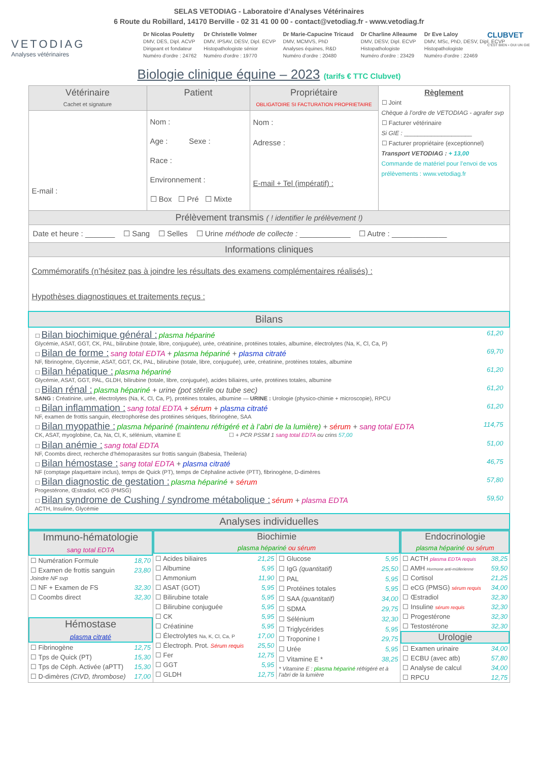SELAS VETODIAG - Laboratoire d’Analyses Vétérinaires
6 Route du Robillard, 14170 Berville - 02 31 41 00 00 - contact@vetodiag.fr - www.vetodiag.fr
CLUBVET
C'EST BIEN • OUI UN GIE
VETODIAG
Analyses vétérinaires
Dr Nicolas Pouletty
DMV, DES, Dipl. ACVP
Dirigeant et fondateur
Numéro d'ordre : 24762
Dr Christelle Volmer
DMV, IPSAV, DESV, Dipl. ECVP
Histopathologiste sénior
Numéro d'ordre : 19770
Dr Marie-Capucine Tricaud
DMV, MCMVS, PhD
Analyses équines, R&D
Numéro d’ordre : 20480
Dr Charline Alleaume
DMV, DESV, Dipl. ECVP
Histopathologiste
Numéro d'ordre : 23429
Dr Eve Laloy
DMV, MSc, PhD, DESV, Dipl. ECVP
Histopathologiste
Numéro d'ordre : 22469
Biologie clinique équine – 2023 (tarifs € TTC Clubvet)
| Vétérinaire Cachet et signature | Patient | Propriétaire OBLIGATOIRE SI FACTURATION PROPRIETAIRE | Règlement ☐ Joint Chèque à l’ordre de VETODIAG - agrafer svp ☐ Facturer vétérinaire Si GIE : ____________________ ☐ Facturer propriétaire (exceptionnel) Transport VETODIAG : + 13,00 Commande de matériel pour l’envoi de vos prélèvements : www.vetodiag.fr |
| E-mail : | Nom : Age : Sexe : Race : Environnement : ☐ Box ☐ Pré ☐ Mixte | Nom : Adresse : E-mail + Tel (impératif) : | |
| Prélèvement transmis ( ! identifier le prélèvement !) | | | |
| Date et heure : _______ ☐ Sang ☐ Selles ☐ Urine méthode de collecte : ____________ ☐ Autre : _____________ | | | |
| Informations cliniques | | | |
| Commémoratifs (n’hésitez pas à joindre les résultats des examens complémentaires réalisés) : Hypothèses diagnostiques et traitements reçus : | | | |
| Bilans | | | |
| / ☐ Bilan biochimique général : plasma hépariné Glycémie, ASAT, GGT, CK, PAL, bilirubine (totale, libre, conjuguée), urée, créatinine, protéines totales, albumine, électrolytes (Na, K, Cl, Ca, P) / 61,20 / / ☐ Bilan de forme : sang total EDTA + plasma hépariné + plasma citraté NF, fibrinogène, Glycémie, ASAT, GGT, CK, PAL, bilirubine (totale, libre, conjuguée), urée, créatinine, protéines totales, albumine / 69,70 / / ☐ Bilan hépatique : plasma hépariné Glycémie, ASAT, GGT, PAL, GLDH, bilirubine (totale, libre, conjuguée), acides biliaires, urée, protéines totales, albumine / 61,20 / / ☐ Bilan rénal : plasma hépariné + urine (pot stérile ou tube sec) SANG : Créatinine, urée, électrolytes (Na, K, Cl, Ca, P), protéines totales, albumine — URINE : Urologie (physico-chimie + microscopie), RPCU / 61,20 / / ☐ Bilan inflammation : sang total EDTA + sérum + plasma citraté NF, examen de frottis sanguin, électrophorèse des protéines sériques, fibrinogène, SAA / 61,20 / / ☐ Bilan myopathie : plasma hépariné (maintenu réfrigéré et à l’abri de la lumière) + sérum + sang total EDTA CK, ASAT, myoglobine, Ca, Na, Cl, K, sélénium, vitamine E ☐ + PCR PSSM 1 sang total EDTA ou crins 57,00 / 114,75 / / ☐ Bilan anémie : sang total EDTA NF, Coombs direct, recherche d’hémoparasites sur frottis sanguin (Babesia, Theileria) / 51,00 / / ☐ Bilan hémostase : sang total EDTA + plasma citraté NF (comptage plaquettaire inclus), temps de Quick (PT), temps de Céphaline activée (PTT), fibrinogène, D-dimères / 46,75 / / ☐ Bilan diagnostic de gestation : plasma hépariné + sérum Progestérone, Œstradiol, eCG (PMSG) / 57,80 / / ☐ Bilan syndrome de Cushing / syndrome métabolique : sérum + plasma EDTA ACTH, Insuline, Glycémie / 59,50 / | | | |
| Analyses individuelles | | | |
| Immuno-hématologie sang total EDTA / ☐ Numération Formule / 18,70 / / ☐ Examen de frottis sanguin Joindre NF svp / 23,80 / / ☐ NF + Examen de FS / 32,30 / / ☐ Coombs direct / 32,30 / Hémostase plasma citraté / ☐ Fibrinogène / 12,75 / / ☐ Tps de Quick (PT) / 15,30 / / ☐ Tps de Céph. Activée (aPTT) / 15,30 / / ☐ D-dimères (CIVD, thrombose) / 17,00 / | Biochimie plasma hépariné ou sérum / ☐ Acides biliaires / 21,25 / / ☐ Albumine / 5,95 / / ☐ Ammonium / 11,90 / / ☐ ASAT (GOT) / 5,95 / / ☐ Bilirubine totale / 5,95 / / ☐ Bilirubine conjuguée / 5,95 / / ☐ CK / 5,95 / / ☐ Créatinine / 5,95 / / ☐ Électrolytes Na, K, Cl, Ca, P / 17,00 / / ☐ Électroph. Prot. Sérum requis / 25,50 / / ☐ Fer / 12,75 / / ☐ GGT / 5,95 / / ☐ GLDH / 12,75 / / ☐ Glucose / 5,95 / / ☐ IgG (quantitatif) / 25,50 / / ☐ PAL / 5,95 / / ☐ Protéines totales / 5,95 / / ☐ SAA (quantitatif) / 34,00 / / ☐ SDMA / 29,75 / / ☐ Sélénium / 32,30 / / ☐ Triglycérides / 5,95 / / ☐ Troponine I / 29,75 / / ☐ Urée / 5,95 / / ☐ Vitamine E * / 38,25 / / * Vitamine E : plasma hépariné réfrigéré et à l’abri de la lumière / / | Endocrinologie plasma hépariné ou sérum / ☐ ACTH plasma EDTA requis / 38,25 / / ☐ AMH Hormone anti-müllerienne / 59,50 / / ☐ Cortisol / 21,25 / / ☐ eCG (PMSG) sérum requis / 34,00 / / ☐ Œstradiol / 32,30 / / ☐ Insuline sérum requis / 32,30 / / ☐ Progestérone / 32,30 / / ☐ Testostérone / 32,30 / Urologie / ☐ Examen urinaire / 34,00 / / ☐ ECBU (avec atb) / 57,80 / / ☐ Analyse de calcul / 34,00 / / ☐ RPCU / 12,75 / |